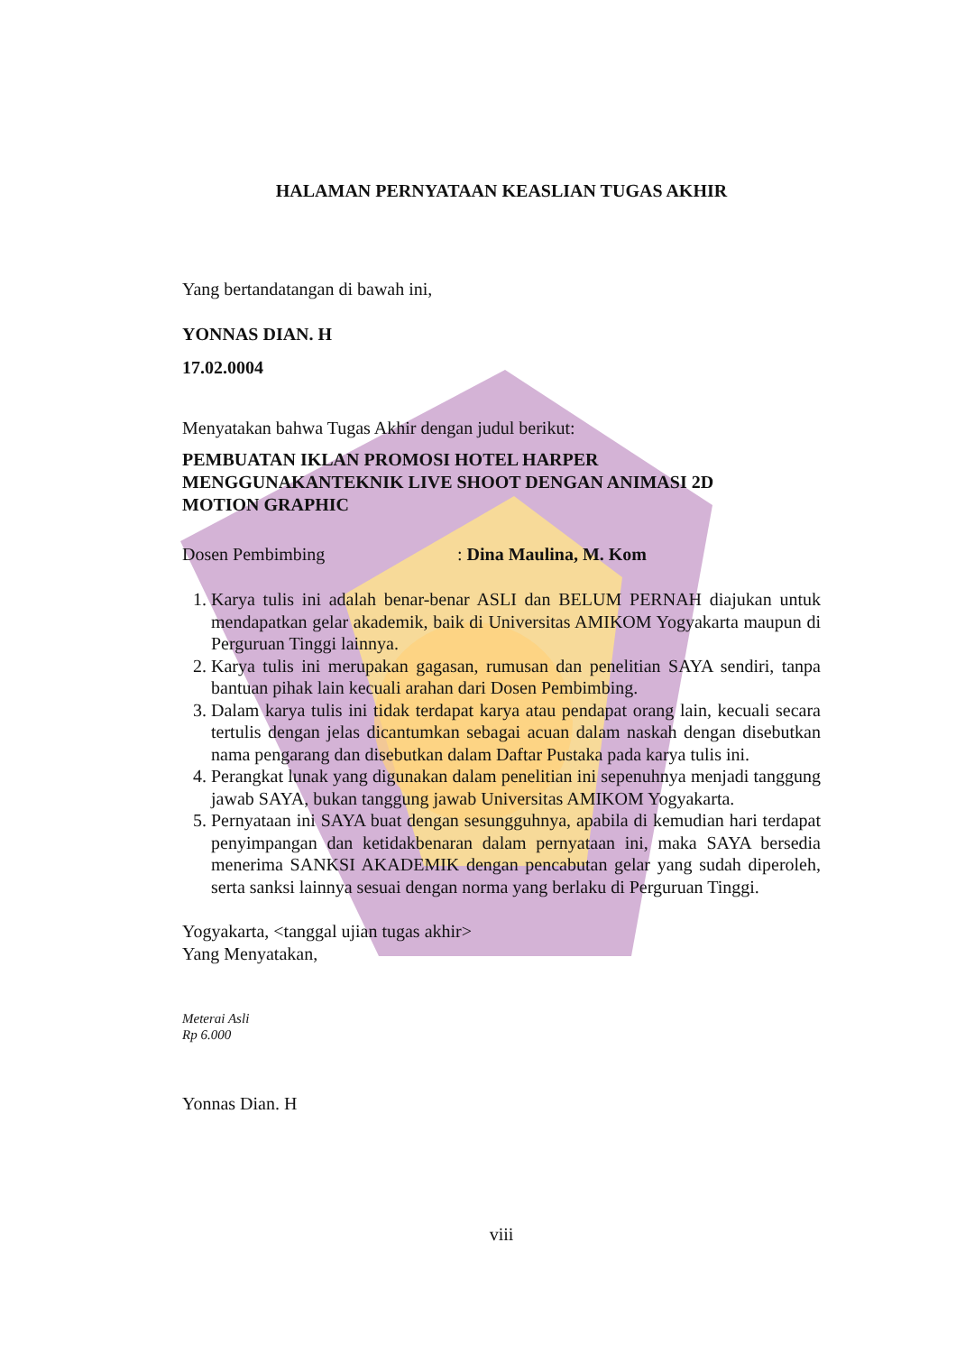HALAMAN PERNYATAAN KEASLIAN TUGAS AKHIR
Yang bertandatangan di bawah ini,
YONNAS DIAN. H
17.02.0004
Menyatakan bahwa Tugas Akhir dengan judul berikut:
PEMBUATAN IKLAN PROMOSI HOTEL HARPER
MENGGUNAKANTEKNIK LIVE SHOOT DENGAN ANIMASI 2D
MOTION GRAPHIC
Dosen Pembimbing: Dina Maulina, M. Kom
1. Karya tulis ini adalah benar-benar ASLI dan BELUM PERNAH diajukan untuk mendapatkan gelar akademik, baik di Universitas AMIKOM Yogyakarta maupun di Perguruan Tinggi lainnya.
2. Karya tulis ini merupakan gagasan, rumusan dan penelitian SAYA sendiri, tanpa bantuan pihak lain kecuali arahan dari Dosen Pembimbing.
3. Dalam karya tulis ini tidak terdapat karya atau pendapat orang lain, kecuali secara tertulis dengan jelas dicantumkan sebagai acuan dalam naskah dengan disebutkan nama pengarang dan disebutkan dalam Daftar Pustaka pada karya tulis ini.
4. Perangkat lunak yang digunakan dalam penelitian ini sepenuhnya menjadi tanggung jawab SAYA, bukan tanggung jawab Universitas AMIKOM Yogyakarta.
5. Pernyataan ini SAYA buat dengan sesungguhnya, apabila di kemudian hari terdapat penyimpangan dan ketidakbenaran dalam pernyataan ini, maka SAYA bersedia menerima SANKSI AKADEMIK dengan pencabutan gelar yang sudah diperoleh, serta sanksi lainnya sesuai dengan norma yang berlaku di Perguruan Tinggi.
Yogyakarta, <tanggal ujian tugas akhir>
Yang Menyatakan,
Meterai Asli
Rp 6.000
Yonnas Dian. H
viii